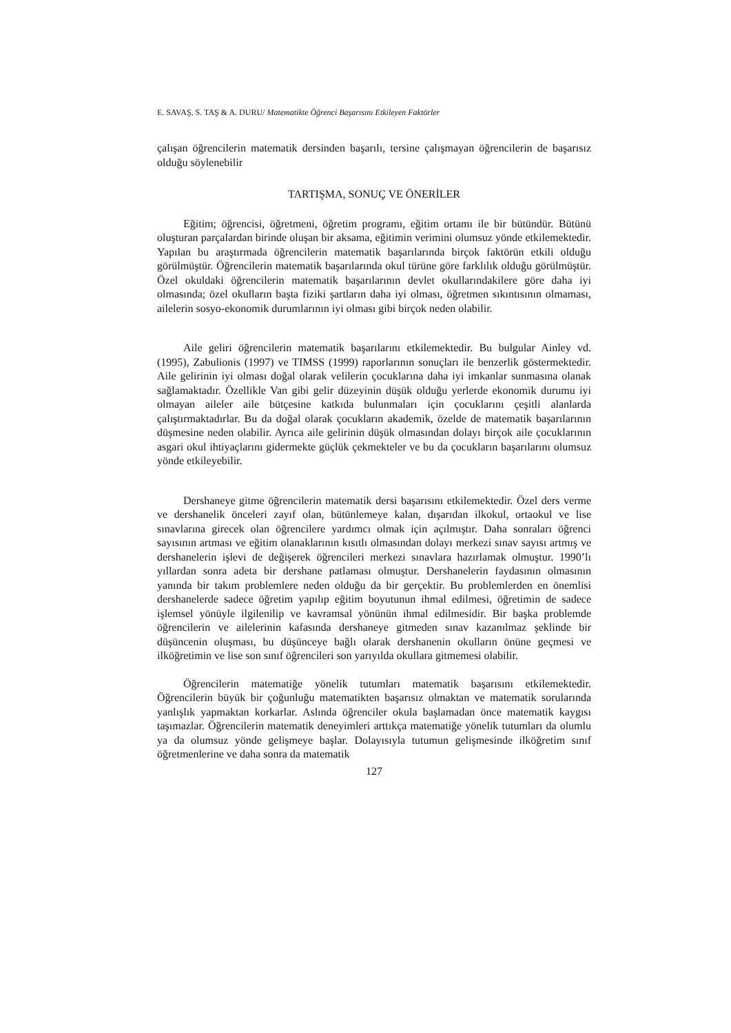E. SAVAŞ, S. TAŞ & A. DURU/ Matematikte Öğrenci Başarısını Etkileyen Faktörler
çalışan öğrencilerin matematik dersinden başarılı, tersine çalışmayan öğrencilerin de başarısız olduğu söylenebilir
TARTIŞMA, SONUÇ VE ÖNERİLER
Eğitim; öğrencisi, öğretmeni, öğretim programı, eğitim ortamı ile bir bütündür. Bütünü oluşturan parçalardan birinde oluşan bir aksama, eğitimin verimini olumsuz yönde etkilemektedir. Yapılan bu araştırmada öğrencilerin matematik başarılarında birçok faktörün etkili olduğu görülmüştür. Öğrencilerin matematik başarılarında okul türüne göre farklılık olduğu görülmüştür. Özel okuldaki öğrencilerin matematik başarılarının devlet okullarındakilere göre daha iyi olmasında; özel okulların başta fiziki şartların daha iyi olması, öğretmen sıkıntısının olmaması, ailelerin sosyo-ekonomik durumlarının iyi olması gibi birçok neden olabilir.
Aile geliri öğrencilerin matematik başarılarını etkilemektedir. Bu bulgular Ainley vd. (1995), Zabulionis (1997) ve TIMSS (1999) raporlarının sonuçları ile benzerlik göstermektedir. Aile gelirinin iyi olması doğal olarak velilerin çocuklarına daha iyi imkanlar sunmasına olanak sağlamaktadır. Özellikle Van gibi gelir düzeyinin düşük olduğu yerlerde ekonomik durumu iyi olmayan aileler aile bütçesine katkıda bulunmaları için çocuklarını çeşitli alanlarda çalıştırmaktadırlar. Bu da doğal olarak çocukların akademik, özelde de matematik başarılarının düşmesine neden olabilir. Ayrıca aile gelirinin düşük olmasından dolayı birçok aile çocuklarının asgari okul ihtiyaçlarını gidermekte güçlük çekmekteler ve bu da çocukların başarılarını olumsuz yönde etkileyebilir.
Dershaneye gitme öğrencilerin matematik dersi başarısını etkilemektedir. Özel ders verme ve dershanelik önceleri zayıf olan, bütünlemeye kalan, dışarıdan ilkokul, ortaokul ve lise sınavlarına girecek olan öğrencilere yardımcı olmak için açılmıştır. Daha sonraları öğrenci sayısının artması ve eğitim olanaklarının kısıtlı olmasından dolayı merkezi sınav sayısı artmış ve dershanelerin işlevi de değişerek öğrencileri merkezi sınavlara hazırlamak olmuştur. 1990’lı yıllardan sonra adeta bir dershane patlaması olmuştur. Dershanelerin faydasının olmasının yanında bir takım problemlere neden olduğu da bir gerçektir. Bu problemlerden en önemlisi dershanelerde sadece öğretim yapılıp eğitim boyutunun ihmal edilmesi, öğretimin de sadece işlemsel yönüyle ilgilenilip ve kavramsal yönünün ihmal edilmesidir. Bir başka problemde öğrencilerin ve ailelerinin kafasında dershaneye gitmeden sınav kazanılmaz şeklinde bir düşüncenin oluşması, bu düşünceye bağlı olarak dershanenin okulların önüne geçmesi ve ilköğretimin ve lise son sınıf öğrencileri son yarıyılda okullara gitmemesi olabilir.
Öğrencilerin matematiğe yönelik tutumları matematik başarısını etkilemektedir. Öğrencilerin büyük bir çoğunluğu matematikten başarısız olmaktan ve matematik sorularında yanlışlık yapmaktan korkarlar. Aslında öğrenciler okula başlamadan önce matematik kaygısı taşımazlar. Öğrencilerin matematik deneyimleri arttıkça matematiğe yönelik tutumları da olumlu ya da olumsuz yönde gelişmeye başlar. Dolayısıyla tutumun gelişmesinde ilköğretim sınıf öğretmenlerine ve daha sonra da matematik
127